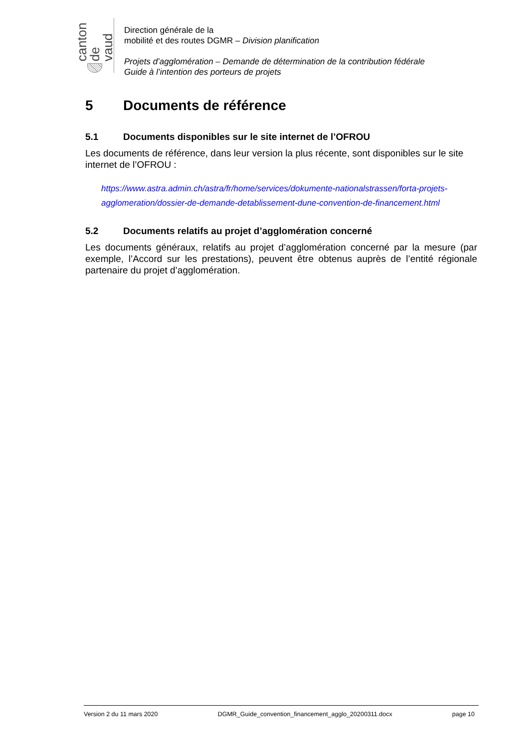canton de vaud
Direction générale de la
mobilité et des routes DGMR – Division planification
Projets d’agglomération – Demande de détermination de la contribution fédérale
Guide à l’intention des porteurs de projets
5 Documents de référence
5.1 Documents disponibles sur le site internet de l’OFROU
Les documents de référence, dans leur version la plus récente, sont disponibles sur le site internet de l’OFROU :
https://www.astra.admin.ch/astra/fr/home/services/dokumente-nationalstrassen/forta-projets-agglomeration/dossier-de-demande-detablissement-dune-convention-de-financement.html
5.2 Documents relatifs au projet d’agglomération concerné
Les documents généraux, relatifs au projet d’agglomération concerné par la mesure (par exemple, l’Accord sur les prestations), peuvent être obtenus auprès de l’entité régionale partenaire du projet d’agglomération.
Version 2 du 11 mars 2020 DGMR_Guide_convention_financement_agglo_20200311.docx page 10